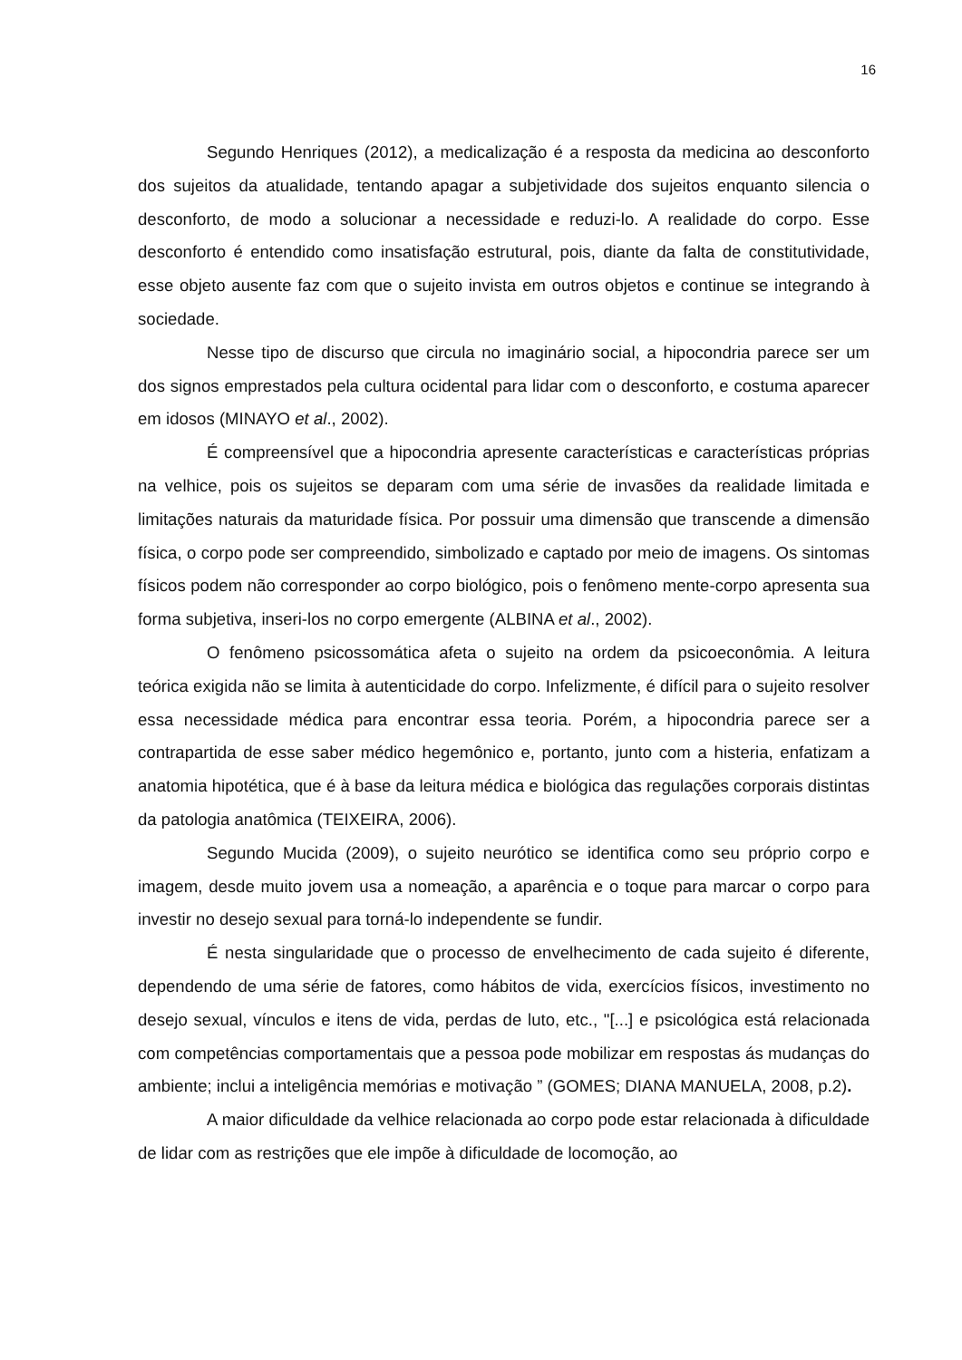16
Segundo Henriques (2012), a medicalização é a resposta da medicina ao desconforto dos sujeitos da atualidade, tentando apagar a subjetividade dos sujeitos enquanto silencia o desconforto, de modo a solucionar a necessidade e reduzi-lo. A realidade do corpo. Esse desconforto é entendido como insatisfação estrutural, pois, diante da falta de constitutividade, esse objeto ausente faz com que o sujeito invista em outros objetos e continue se integrando à sociedade.
Nesse tipo de discurso que circula no imaginário social, a hipocondria parece ser um dos signos emprestados pela cultura ocidental para lidar com o desconforto, e costuma aparecer em idosos (MINAYO et al., 2002).
É compreensível que a hipocondria apresente características e características próprias na velhice, pois os sujeitos se deparam com uma série de invasões da realidade limitada e limitações naturais da maturidade física. Por possuir uma dimensão que transcende a dimensão física, o corpo pode ser compreendido, simbolizado e captado por meio de imagens. Os sintomas físicos podem não corresponder ao corpo biológico, pois o fenômeno mente-corpo apresenta sua forma subjetiva, inseri-los no corpo emergente (ALBINA et al., 2002).
O fenômeno psicossomática afeta o sujeito na ordem da psicoeconômia. A leitura teórica exigida não se limita à autenticidade do corpo. Infelizmente, é difícil para o sujeito resolver essa necessidade médica para encontrar essa teoria. Porém, a hipocondria parece ser a contrapartida de esse saber médico hegemônico e, portanto, junto com a histeria, enfatizam a anatomia hipotética, que é à base da leitura médica e biológica das regulações corporais distintas da patologia anatômica (TEIXEIRA, 2006).
Segundo Mucida (2009), o sujeito neurótico se identifica como seu próprio corpo e imagem, desde muito jovem usa a nomeação, a aparência e o toque para marcar o corpo para investir no desejo sexual para torná-lo independente se fundir.
É nesta singularidade que o processo de envelhecimento de cada sujeito é diferente, dependendo de uma série de fatores, como hábitos de vida, exercícios físicos, investimento no desejo sexual, vínculos e itens de vida, perdas de luto, etc., "[...] e psicológica está relacionada com competências comportamentais que a pessoa pode mobilizar em respostas ás mudanças do ambiente; inclui a inteligência memórias e motivação ” (GOMES; DIANA MANUELA, 2008, p.2).
A maior dificuldade da velhice relacionada ao corpo pode estar relacionada à dificuldade de lidar com as restrições que ele impõe à dificuldade de locomoção, ao